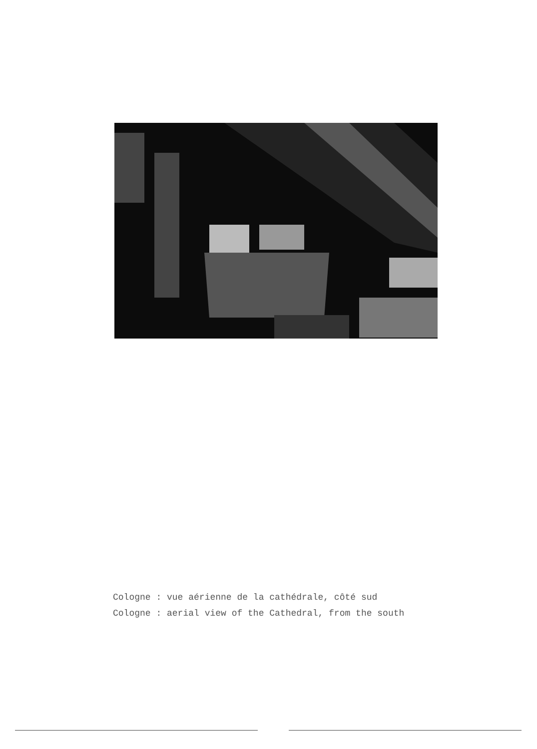Cologne : vue aérienne de la cathédrale, côté sud
Cologne : aerial view of the Cathedral, from the south